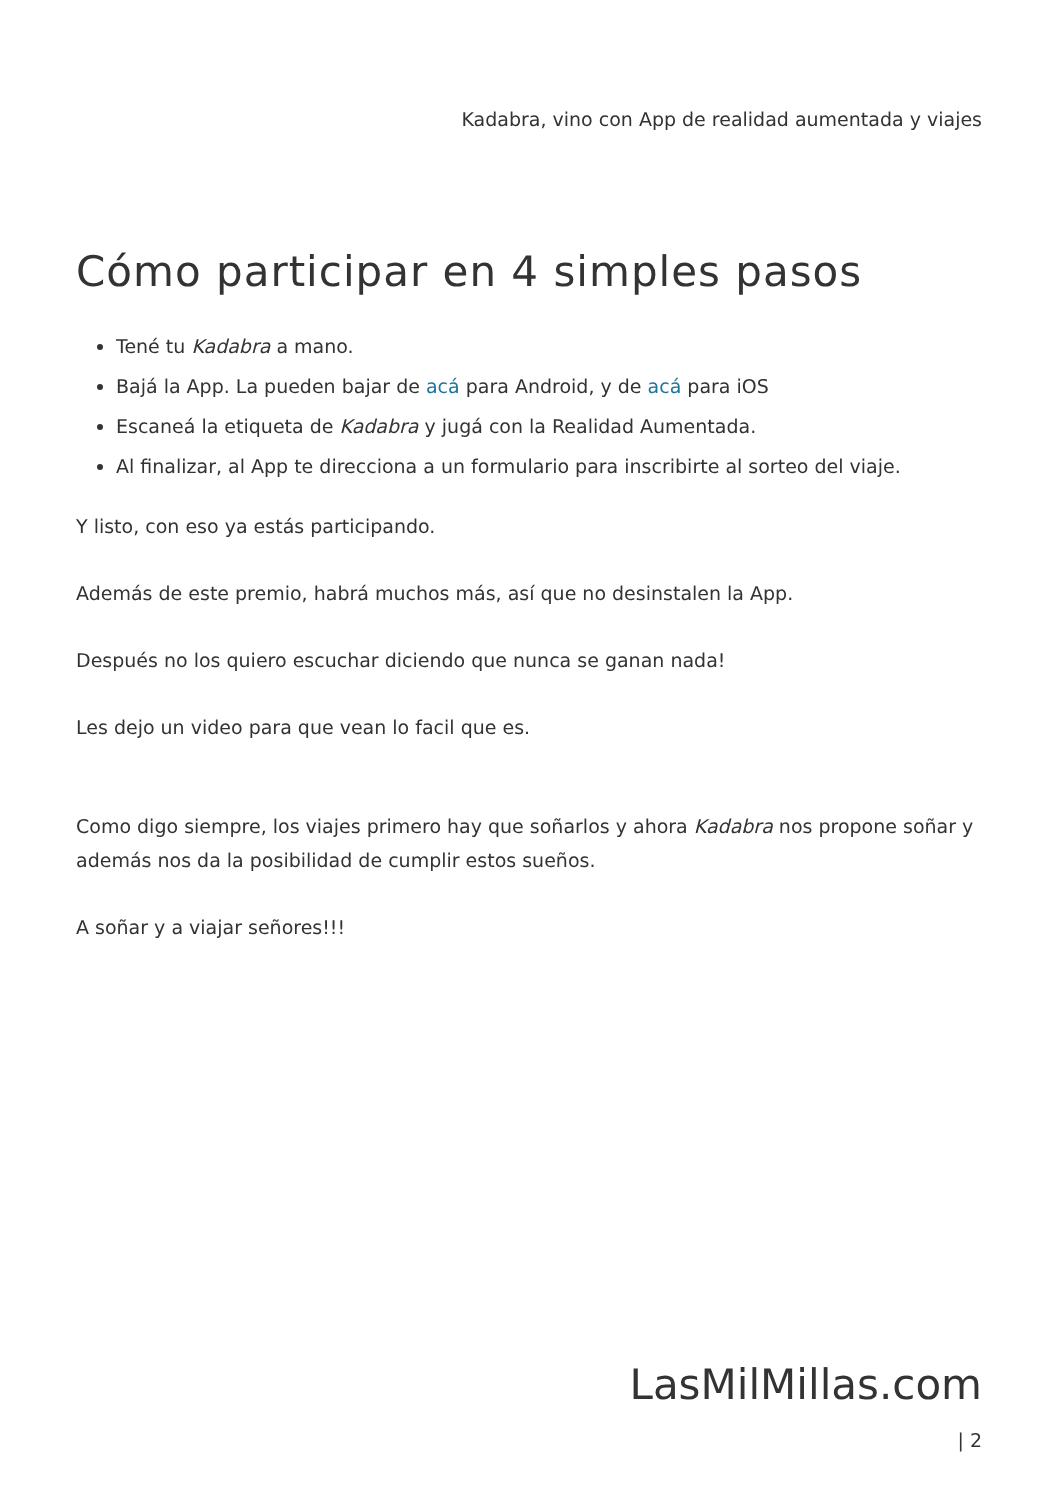Kadabra, vino con App de realidad aumentada y viajes
Cómo participar en 4 simples pasos
Tené tu Kadabra a mano.
Bajá la App. La pueden bajar de acá para Android, y de acá para iOS
Escaneá la etiqueta de Kadabra y jugá con la Realidad Aumentada.
Al finalizar, al App te direcciona a un formulario para inscribirte al sorteo del viaje.
Y listo, con eso ya estás participando.
Además de este premio, habrá muchos más, así que no desinstalen la App.
Después no los quiero escuchar diciendo que nunca se ganan nada!
Les dejo un video para que vean lo facil que es.
Como digo siempre, los viajes primero hay que soñarlos y ahora Kadabra nos propone soñar y además nos da la posibilidad de cumplir estos sueños.
A soñar y a viajar señores!!!
LasMilMillas.com
| 2